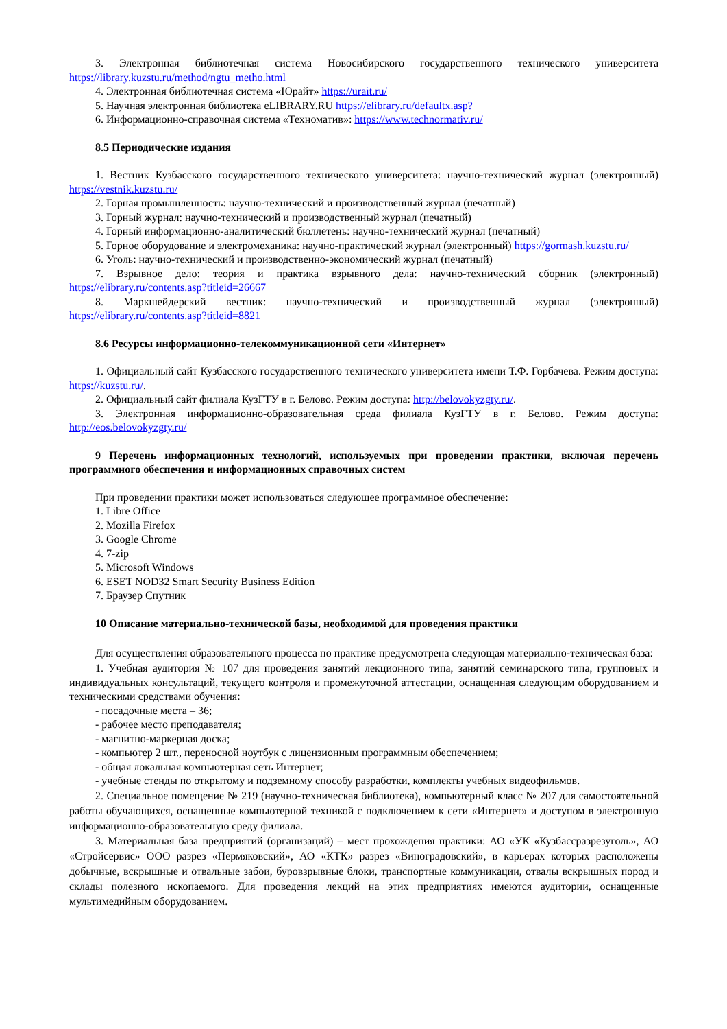3. Электронная библиотечная система Новосибирского государственного технического университета https://library.kuzstu.ru/method/ngtu_metho.html
4. Электронная библиотечная система «Юрайт» https://urait.ru/
5. Научная электронная библиотека eLIBRARY.RU https://elibrary.ru/defaultx.asp?
6. Информационно-справочная система «Техноматив»: https://www.technormativ.ru/
8.5 Периодические издания
1. Вестник Кузбасского государственного технического университета: научно-технический журнал (электронный) https://vestnik.kuzstu.ru/
2. Горная промышленность: научно-технический и производственный журнал (печатный)
3. Горный журнал: научно-технический и производственный журнал (печатный)
4. Горный информационно-аналитический бюллетень: научно-технический журнал (печатный)
5. Горное оборудование и электромеханика: научно-практический журнал (электронный) https://gormash.kuzstu.ru/
6. Уголь: научно-технический и производственно-экономический журнал (печатный)
7. Взрывное дело: теория и практика взрывного дела: научно-технический сборник (электронный) https://elibrary.ru/contents.asp?titleid=26667
8. Маркшейдерский вестник: научно-технический и производственный журнал (электронный) https://elibrary.ru/contents.asp?titleid=8821
8.6 Ресурсы информационно-телекоммуникационной сети «Интернет»
1. Официальный сайт Кузбасского государственного технического университета имени Т.Ф. Горбачева. Режим доступа: https://kuzstu.ru/.
2. Официальный сайт филиала КузГТУ в г. Белово. Режим доступа: http://belovokyzgty.ru/.
3. Электронная информационно-образовательная среда филиала КузГТУ в г. Белово. Режим доступа: http://eos.belovokyzgty.ru/
9 Перечень информационных технологий, используемых при проведении практики, включая перечень программного обеспечения и информационных справочных систем
При проведении практики может использоваться следующее программное обеспечение:
1. Libre Office
2. Mozilla Firefox
3. Google Chrome
4. 7-zip
5. Microsoft Windows
6. ESET NOD32 Smart Security Business Edition
7. Браузер Спутник
10 Описание материально-технической базы, необходимой для проведения практики
Для осуществления образовательного процесса по практике предусмотрена следующая материально-техническая база:
1. Учебная аудитория № 107 для проведения занятий лекционного типа, занятий семинарского типа, групповых и индивидуальных консультаций, текущего контроля и промежуточной аттестации, оснащенная следующим оборудованием и техническими средствами обучения:
- посадочные места – 36;
- рабочее место преподавателя;
- магнитно-маркерная доска;
- компьютер 2 шт., переносной ноутбук с лицензионным программным обеспечением;
- общая локальная компьютерная сеть Интернет;
- учебные стенды по открытому и подземному способу разработки, комплекты учебных видеофильмов.
2. Специальное помещение № 219 (научно-техническая библиотека), компьютерный класс № 207 для самостоятельной работы обучающихся, оснащенные компьютерной техникой с подключением к сети «Интернет» и доступом в электронную информационно-образовательную среду филиала.
3. Материальная база предприятий (организаций) – мест прохождения практики: АО «УК «Кузбассразрезуголь», АО «Стройсервис» ООО разрез «Пермяковский», АО «КТК» разрез «Виноградовский», в карьерах которых расположены добычные, вскрышные и отвальные забои, буровзрывные блоки, транспортные коммуникации, отвалы вскрышных пород и склады полезного ископаемого. Для проведения лекций на этих предприятиях имеются аудитории, оснащенные мультимедийным оборудованием.